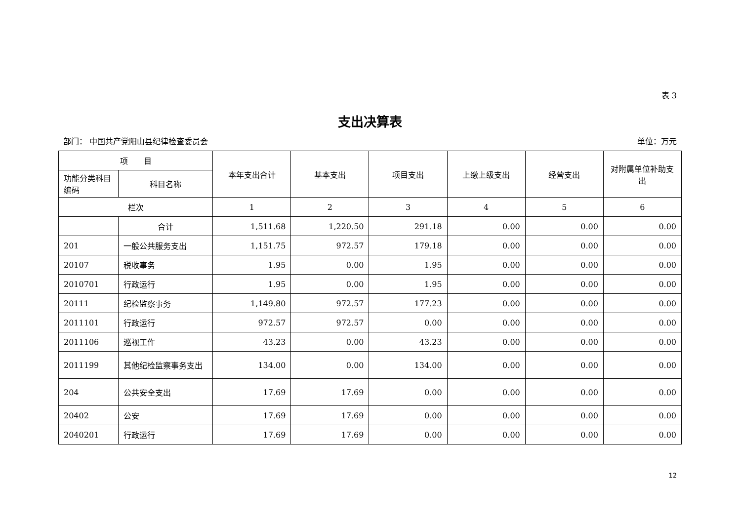表 3
支出决算表
部门： 中国共产党阳山县纪律检查委员会 单位：万元
| 项 目 | | 本年支出合计 | 基本支出 | 项目支出 | 上缴上级支出 | 经营支出 | 对附属单位补助支出 |
| --- | --- | --- | --- | --- | --- | --- | --- |
| 功能分类科目编码 | 科目名称 | | | | | | |
| 栏次 | | 1 | 2 | 3 | 4 | 5 | 6 |
| | 合计 | 1,511.68 | 1,220.50 | 291.18 | 0.00 | 0.00 | 0.00 |
| 201 | 一般公共服务支出 | 1,151.75 | 972.57 | 179.18 | 0.00 | 0.00 | 0.00 |
| 20107 | 税收事务 | 1.95 | 0.00 | 1.95 | 0.00 | 0.00 | 0.00 |
| 2010701 | 行政运行 | 1.95 | 0.00 | 1.95 | 0.00 | 0.00 | 0.00 |
| 20111 | 纪检监察事务 | 1,149.80 | 972.57 | 177.23 | 0.00 | 0.00 | 0.00 |
| 2011101 | 行政运行 | 972.57 | 972.57 | 0.00 | 0.00 | 0.00 | 0.00 |
| 2011106 | 巡视工作 | 43.23 | 0.00 | 43.23 | 0.00 | 0.00 | 0.00 |
| 2011199 | 其他纪检监察事务支出 | 134.00 | 0.00 | 134.00 | 0.00 | 0.00 | 0.00 |
| 204 | 公共安全支出 | 17.69 | 17.69 | 0.00 | 0.00 | 0.00 | 0.00 |
| 20402 | 公安 | 17.69 | 17.69 | 0.00 | 0.00 | 0.00 | 0.00 |
| 2040201 | 行政运行 | 17.69 | 17.69 | 0.00 | 0.00 | 0.00 | 0.00 |
12